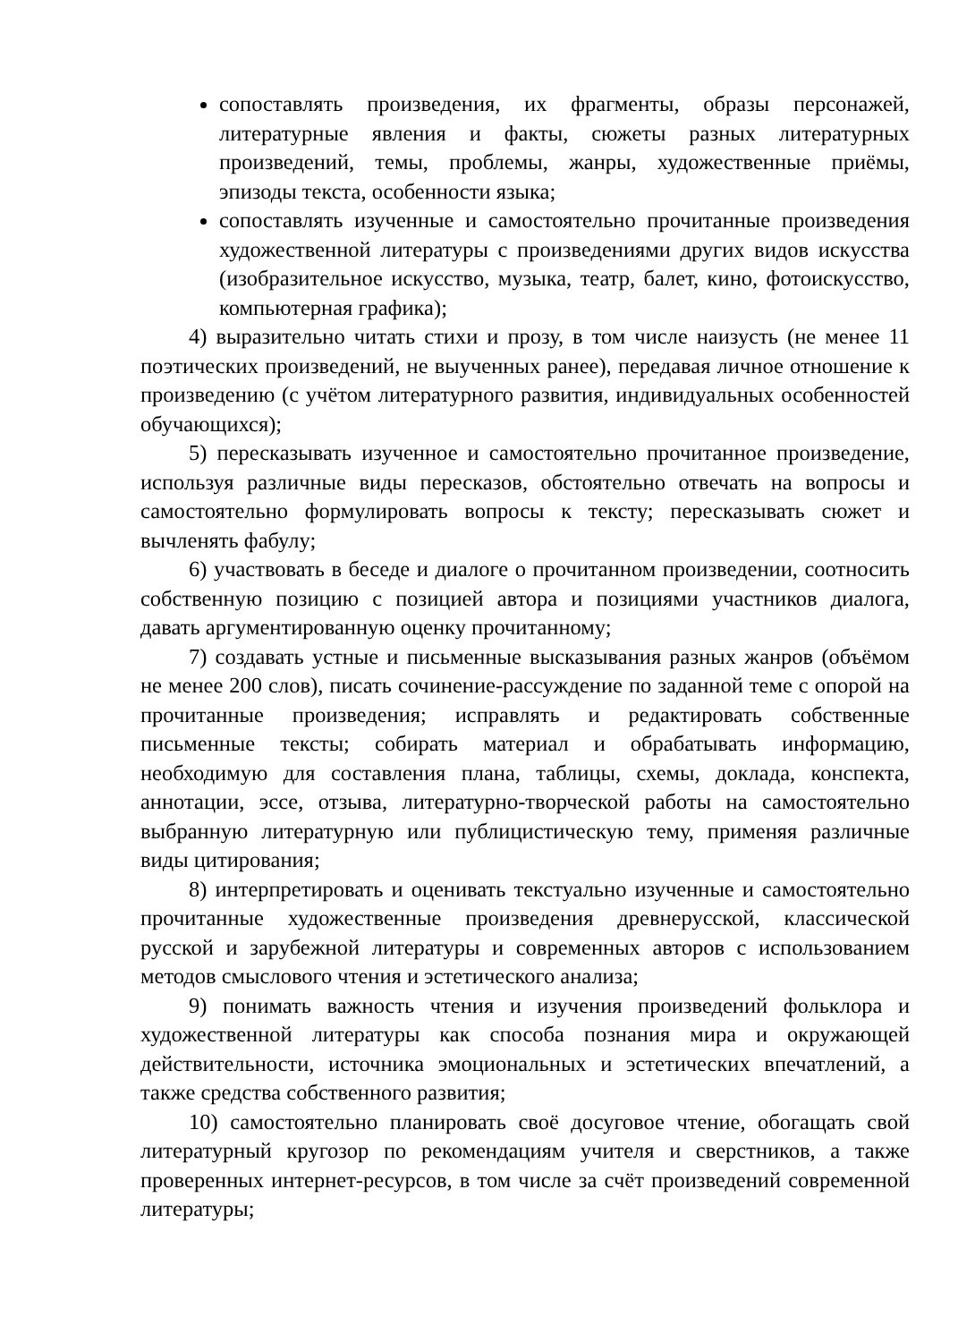сопоставлять произведения, их фрагменты, образы персонажей, литературные явления и факты, сюжеты разных литературных произведений, темы, проблемы, жанры, художественные приёмы, эпизоды текста, особенности языка;
сопоставлять изученные и самостоятельно прочитанные произведения художественной литературы с произведениями других видов искусства (изобразительное искусство, музыка, театр, балет, кино, фотоискусство, компьютерная графика);
4) выразительно читать стихи и прозу, в том числе наизусть (не менее 11 поэтических произведений, не выученных ранее), передавая личное отношение к произведению (с учётом литературного развития, индивидуальных особенностей обучающихся);
5) пересказывать изученное и самостоятельно прочитанное произведение, используя различные виды пересказов, обстоятельно отвечать на вопросы и самостоятельно формулировать вопросы к тексту; пересказывать сюжет и вычленять фабулу;
6) участвовать в беседе и диалоге о прочитанном произведении, соотносить собственную позицию с позицией автора и позициями участников диалога, давать аргументированную оценку прочитанному;
7) создавать устные и письменные высказывания разных жанров (объёмом не менее 200 слов), писать сочинение-рассуждение по заданной теме с опорой на прочитанные произведения; исправлять и редактировать собственные письменные тексты; собирать материал и обрабатывать информацию, необходимую для составления плана, таблицы, схемы, доклада, конспекта, аннотации, эссе, отзыва, литературно-творческой работы на самостоятельно выбранную литературную или публицистическую тему, применяя различные виды цитирования;
8) интерпретировать и оценивать текстуально изученные и самостоятельно прочитанные художественные произведения древнерусской, классической русской и зарубежной литературы и современных авторов с использованием методов смыслового чтения и эстетического анализа;
9) понимать важность чтения и изучения произведений фольклора и художественной литературы как способа познания мира и окружающей действительности, источника эмоциональных и эстетических впечатлений, а также средства собственного развития;
10) самостоятельно планировать своё досуговое чтение, обогащать свой литературный кругозор по рекомендациям учителя и сверстников, а также проверенных интернет-ресурсов, в том числе за счёт произведений современной литературы;